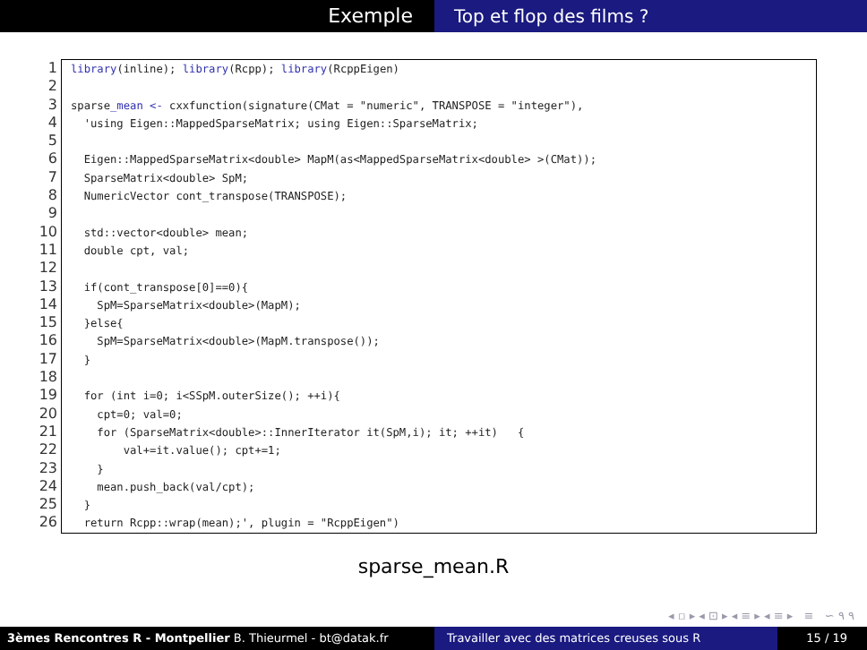Exemple Top et flop des films ?
1
2
3
4
5
6
7
8
9
10
11
12
13
14
15
16
17
18
19
20
21
22
23
24
25
26
library(inline); library(Rcpp); library(RcppEigen) sparse_mean <- cxxfunction(signature(CMat = "numeric", TRANSPOSE = "integer"), 'using Eigen::MappedSparseMatrix; using Eigen::SparseMatrix; Eigen::MappedSparseMatrix<double> MapM(as<MappedSparseMatrix<double> >(CMat)); SparseMatrix<double> SpM; NumericVector cont_transpose(TRANSPOSE); std::vector<double> mean; double cpt, val; if(cont_transpose[0]==0){ SpM=SparseMatrix<double>(MapM); }else{ SpM=SparseMatrix<double>(MapM.transpose()); } for (int i=0; i<SSpM.outerSize(); ++i){ cpt=0; val=0; for (SparseMatrix<double>::InnerIterator it(SpM,i); it; ++it) { val+=it.value(); cpt+=1; } mean.push_back(val/cpt); } return Rcpp::wrap(mean);', plugin = "RcppEigen")
sparse_mean.R
◂ ▫ ▸ ◂ ⊡ ▸ ◂ ≡ ▸ ◂ ≡ ▸ ≡ ∽ ۹ ۹
3èmes Rencontres R - Montpellier B. Thieurmel - bt@datak.fr Travailler avec des matrices creuses sous R
15 / 19